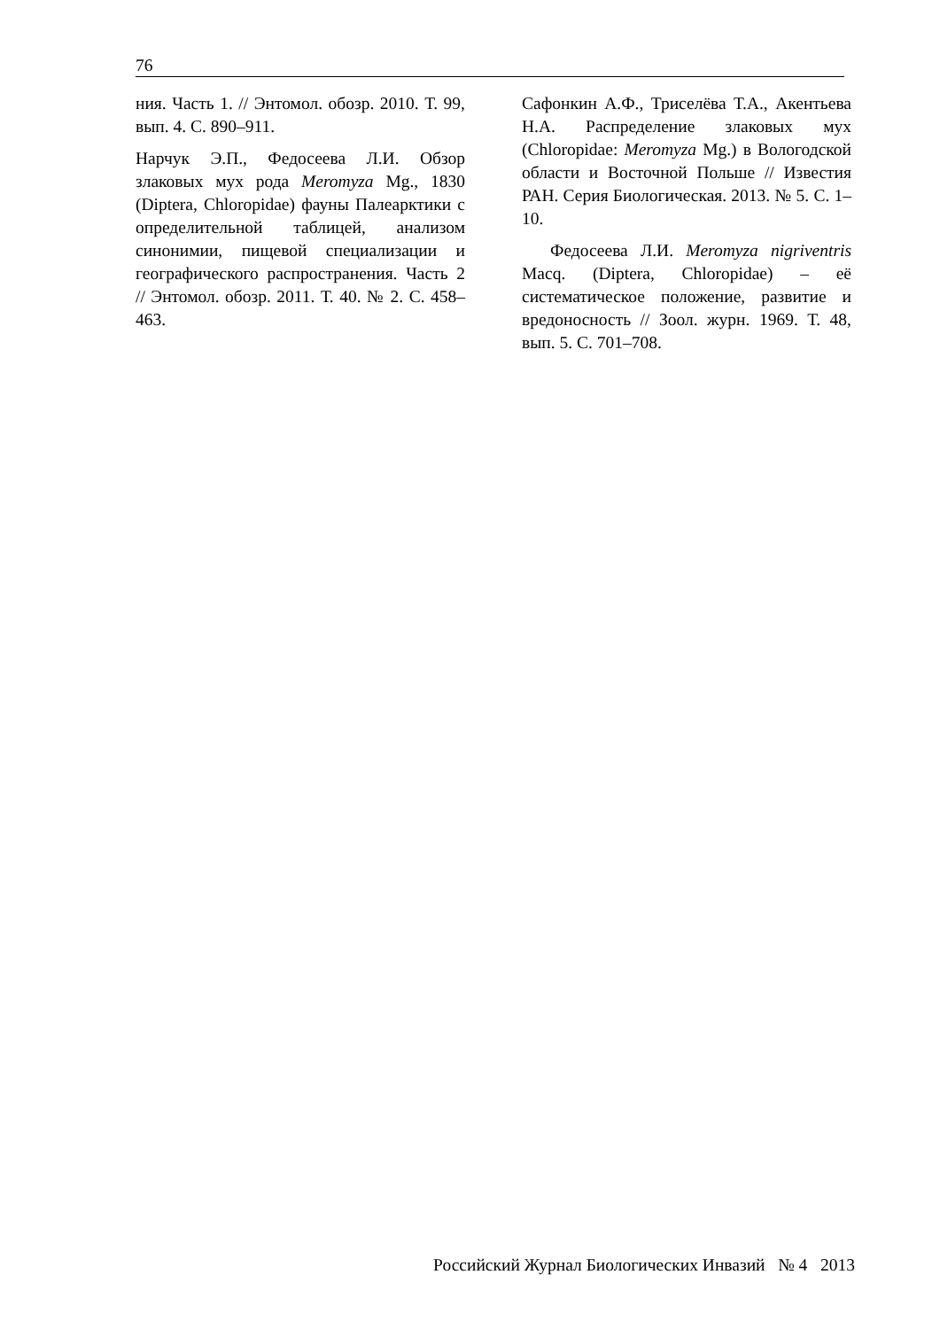76
ния. Часть 1. // Энтомол. обозр. 2010. Т. 99, вып. 4. С. 890–911.
Нарчук Э.П., Федосеева Л.И. Обзор злаковых мух рода Meromyza Mg., 1830 (Diptera, Chloropidae) фауны Палеарктики с определительной таблицей, анализом синонимии, пищевой специализации и географического распространения. Часть 2 // Энтомол. обозр. 2011. Т. 40. № 2. С. 458–463.
Сафонкин А.Ф., Триселёва Т.А., Акентьева Н.А. Распределение злаковых мух (Chloropidae: Meromyza Mg.) в Вологодской области и Восточной Польше // Известия РАН. Серия Биологическая. 2013. № 5. С. 1–10.
Федосеева Л.И. Meromyza nigriventris Macq. (Diptera, Chloropidae) – её систематическое положение, развитие и вредоносность // Зоол. журн. 1969. Т. 48, вып. 5. С. 701–708.
Российский Журнал Биологических Инвазий № 4 2013